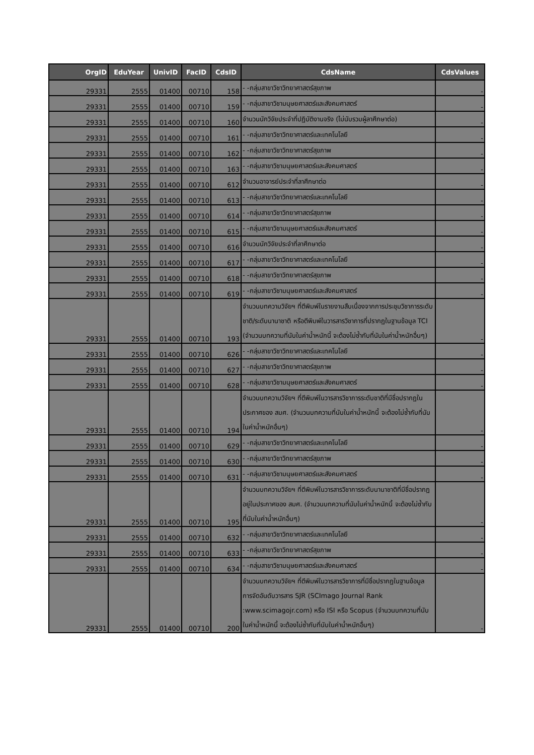| OrgID | EduYear | UnivID | FacID | CdsID | CdsName | CdsValues |
| --- | --- | --- | --- | --- | --- | --- |
| 29331 | 2555 | 01400 | 00710 | 158 | - -กลุ่มสาขาวิชาวิทยาศาสตร์สุขภาพ | - |
| 29331 | 2555 | 01400 | 00710 | 159 | - -กลุ่มสาขาวิชามนุษยศาสตร์และสังคมศาสตร์ | - |
| 29331 | 2555 | 01400 | 00710 | 160 | จำนวนนักวิจัยประจำที่ปฏิบัติงานจริง (ไม่นับรวมผู้ลาศึกษาต่อ) | - |
| 29331 | 2555 | 01400 | 00710 | 161 | - -กลุ่มสาขาวิชาวิทยาศาสตร์และเทคโนโลยี | - |
| 29331 | 2555 | 01400 | 00710 | 162 | - -กลุ่มสาขาวิชาวิทยาศาสตร์สุขภาพ | - |
| 29331 | 2555 | 01400 | 00710 | 163 | - -กลุ่มสาขาวิชามนุษยศาสตร์และสังคมศาสตร์ | - |
| 29331 | 2555 | 01400 | 00710 | 612 | จำนวนอาจารย์ประจำที่ลาศึกษาต่อ | - |
| 29331 | 2555 | 01400 | 00710 | 613 | - -กลุ่มสาขาวิชาวิทยาศาสตร์และเทคโนโลยี | - |
| 29331 | 2555 | 01400 | 00710 | 614 | - -กลุ่มสาขาวิชาวิทยาศาสตร์สุขภาพ | - |
| 29331 | 2555 | 01400 | 00710 | 615 | - -กลุ่มสาขาวิชามนุษยศาสตร์และสังคมศาสตร์ | - |
| 29331 | 2555 | 01400 | 00710 | 616 | จำนวนนักวิจัยประจำที่ลาศึกษาต่อ | - |
| 29331 | 2555 | 01400 | 00710 | 617 | - -กลุ่มสาขาวิชาวิทยาศาสตร์และเทคโนโลยี | - |
| 29331 | 2555 | 01400 | 00710 | 618 | - -กลุ่มสาขาวิชาวิทยาศาสตร์สุขภาพ | - |
| 29331 | 2555 | 01400 | 00710 | 619 | - -กลุ่มสาขาวิชามนุษยศาสตร์และสังคมศาสตร์ | - |
| 29331 | 2555 | 01400 | 00710 | 193 | จำนวนบทความวิจัยฯ ที่ตีพิมพ์ในรายงานสืบเนื่องจากการประชุมวิชาการระดับชาติ/ระดับนานาชาติ หรือตีพิมพ์ในวารสารวิชาการที่ปรากฏในฐานข้อมูล TCI (จำนวนบทความที่นับในค่าน้ำหนักนี้ จะต้องไม่ซ้ำกับที่นับในค่าน้ำหนักอื่นๆ) | - |
| 29331 | 2555 | 01400 | 00710 | 626 | - -กลุ่มสาขาวิชาวิทยาศาสตร์และเทคโนโลยี | - |
| 29331 | 2555 | 01400 | 00710 | 627 | - -กลุ่มสาขาวิชาวิทยาศาสตร์สุขภาพ | - |
| 29331 | 2555 | 01400 | 00710 | 628 | - -กลุ่มสาขาวิชามนุษยศาสตร์และสังคมศาสตร์ | - |
| 29331 | 2555 | 01400 | 00710 | 194 | จำนวนบทความวิจัยฯ ที่ตีพิมพ์ในวารสารวิชาการระดับชาติที่มีชื่อปรากฏในประกาศของ สมศ. (จำนวนบทความที่นับในค่าน้ำหนักนี้ จะต้องไม่ซ้ำกับที่นับในค่าน้ำหนักอื่นๆ) | - |
| 29331 | 2555 | 01400 | 00710 | 629 | - -กลุ่มสาขาวิชาวิทยาศาสตร์และเทคโนโลยี | - |
| 29331 | 2555 | 01400 | 00710 | 630 | - -กลุ่มสาขาวิชาวิทยาศาสตร์สุขภาพ | - |
| 29331 | 2555 | 01400 | 00710 | 631 | - -กลุ่มสาขาวิชามนุษยศาสตร์และสังคมศาสตร์ | - |
| 29331 | 2555 | 01400 | 00710 | 195 | จำนวนบทความวิจัยฯ ที่ตีพิมพ์ในวารสารวิชาการระดับนานาชาติที่มีชื่อปรากฏอยู่ในประกาศของ สมศ. (จำนวนบทความที่นับในค่าน้ำหนักนี้ จะต้องไม่ซ้ำกับที่นับในค่าน้ำหนักอื่นๆ) | - |
| 29331 | 2555 | 01400 | 00710 | 632 | - -กลุ่มสาขาวิชาวิทยาศาสตร์และเทคโนโลยี | - |
| 29331 | 2555 | 01400 | 00710 | 633 | - -กลุ่มสาขาวิชาวิทยาศาสตร์สุขภาพ | - |
| 29331 | 2555 | 01400 | 00710 | 634 | - -กลุ่มสาขาวิชามนุษยศาสตร์และสังคมศาสตร์ | - |
| 29331 | 2555 | 01400 | 00710 | 200 | จำนวนบทความวิจัยฯ ที่ตีพิมพ์ในวารสารวิชาการที่มีชื่อปรากฏในฐานข้อมูลการจัดอันดับวารสาร SJR (SCImago Journal Rank :www.scimagojr.com) หรือ ISI หรือ Scopus (จำนวนบทความที่นับในค่าน้ำหนักนี้ จะต้องไม่ซ้ำกับที่นับในค่าน้ำหนักอื่นๆ) | - |